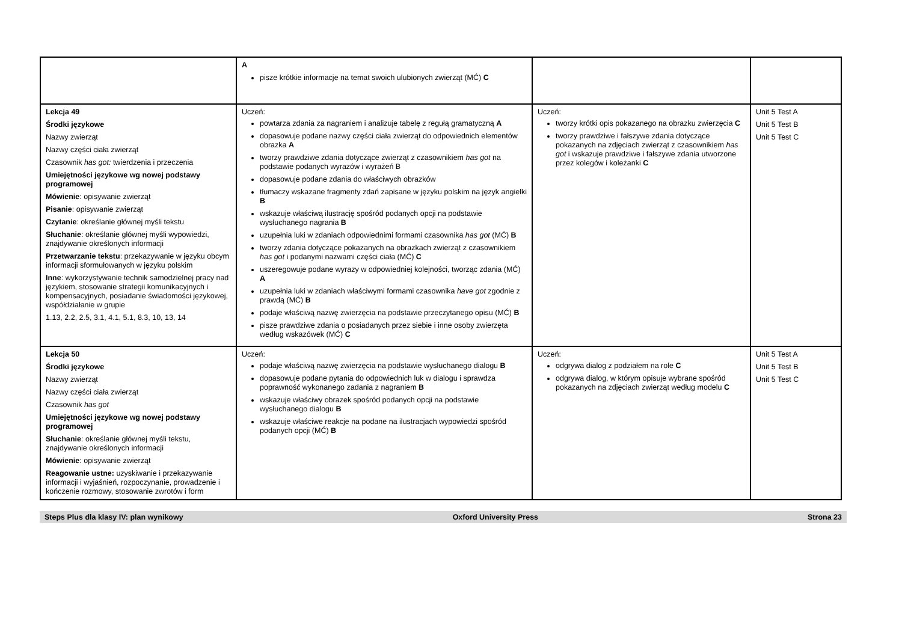| | A pisze krótkie informacje na temat swoich ulubionych zwierząt (MĆ) C | | |
| Lekcja 49 Środki językowe Nazwy zwierząt Nazwy części ciała zwierząt Czasownik has got: twierdzenia i przeczenia Umiejętności językowe wg nowej podstawy programowej Mówienie : opisywanie zwierząt Pisanie : opisywanie zwierząt Czytanie : określanie głównej myśli tekstu Słuchanie : określanie głównej myśli wypowiedzi, znajdywanie określonych informacji Przetwarzanie tekstu : przekazywanie w języku obcym informacji sformułowanych w języku polskim Inne : wykorzystywanie technik samodzielnej pracy nad językiem, stosowanie strategii komunikacyjnych i kompensacyjnych, posiadanie świadomości językowej, współdziałanie w grupie 1.13, 2.2, 2.5, 3.1, 4.1, 5.1, 8.3, 10, 13, 14 | Uczeń: powtarza zdania za nagraniem i analizuje tabelę z regułą gramatyczną A dopasowuje podane nazwy części ciała zwierząt do odpowiednich elementów obrazka A tworzy prawdziwe zdania dotyczące zwierząt z czasownikiem has got na podstawie podanych wyrazów i wyrażeń B dopasowuje podane zdania do właściwych obrazków tłumaczy wskazane fragmenty zdań zapisane w języku polskim na język angielki B wskazuje właściwą ilustrację spośród podanych opcji na podstawie wysłuchanego nagrania B uzupełnia luki w zdaniach odpowiednimi formami czasownika has got (MĆ) B tworzy zdania dotyczące pokazanych na obrazkach zwierząt z czasownikiem has got i podanymi nazwami części ciała (MĆ) C uszeregowuje podane wyrazy w odpowiedniej kolejności, tworząc zdania (MĆ) A uzupełnia luki w zdaniach właściwymi formami czasownika have got zgodnie z prawdą (MĆ) B podaje właściwą nazwę zwierzęcia na podstawie przeczytanego opisu (MĆ) B pisze prawdziwe zdania o posiadanych przez siebie i inne osoby zwierzęta według wskazówek (MĆ) C | Uczeń: tworzy krótki opis pokazanego na obrazku zwierzęcia C tworzy prawdziwe i fałszywe zdania dotyczące pokazanych na zdjęciach zwierząt z czasownikiem has got i wskazuje prawdziwe i fałszywe zdania utworzone przez kolegów i koleżanki C | Unit 5 Test A Unit 5 Test B Unit 5 Test C |
| Lekcja 50 Środki językowe Nazwy zwierząt Nazwy części ciała zwierząt Czasownik has got Umiejętności językowe wg nowej podstawy programowej Słuchanie : określanie głównej myśli tekstu, znajdywanie określonych informacji Mówienie : opisywanie zwierząt Reagowanie ustne: uzyskiwanie i przekazywanie informacji i wyjaśnień, rozpoczynanie, prowadzenie i kończenie rozmowy, stosowanie zwrotów i form | Uczeń: podaje właściwą nazwę zwierzęcia na podstawie wysłuchanego dialogu B dopasowuje podane pytania do odpowiednich luk w dialogu i sprawdza poprawność wykonanego zadania z nagraniem B wskazuje właściwy obrazek spośród podanych opcji na podstawie wysłuchanego dialogu B wskazuje właściwe reakcje na podane na ilustracjach wypowiedzi spośród podanych opcji (MĆ) B | Uczeń: odgrywa dialog z podziałem na role C odgrywa dialog, w którym opisuje wybrane spośród pokazanych na zdjęciach zwierząt według modelu C | Unit 5 Test A Unit 5 Test B Unit 5 Test C |
Steps Plus dla klasy IV: plan wynikowy Oxford University Press Strona 23